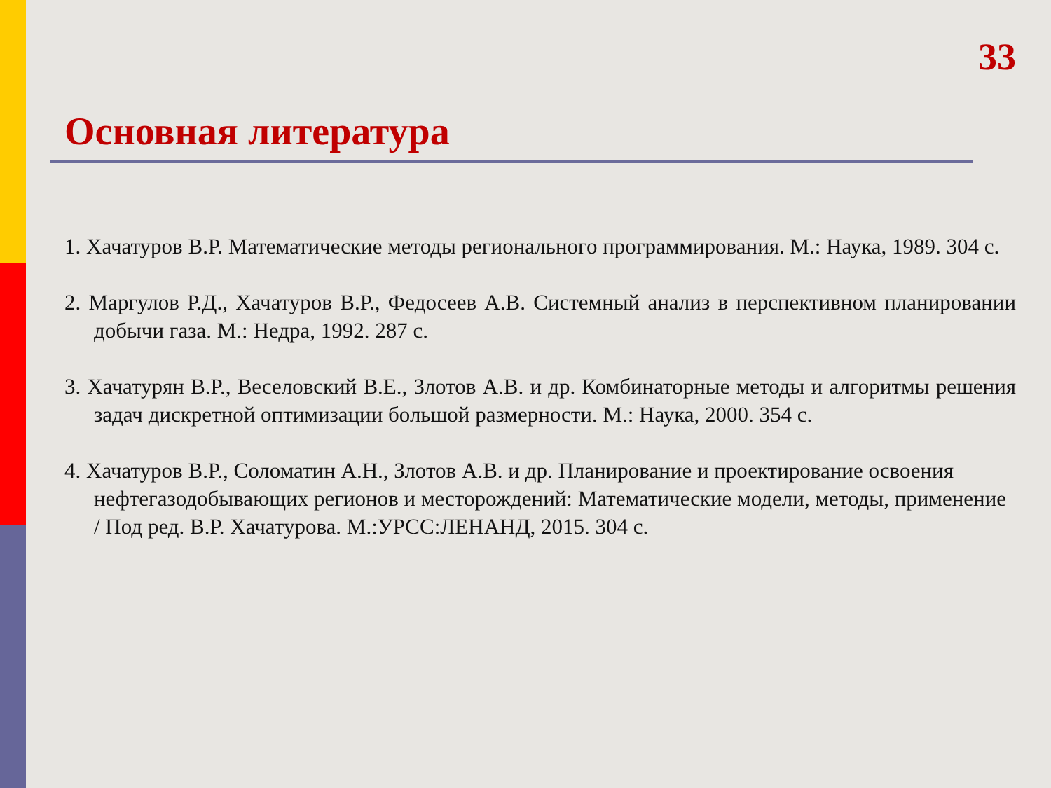33
Основная литература
1. Хачатуров В.Р. Математические методы регионального программирования. М.: Наука, 1989. 304 с.
2. Маргулов Р.Д., Хачатуров В.Р., Федосеев А.В. Системный анализ в перспективном планировании добычи газа. М.: Недра, 1992. 287 с.
3. Хачатурян В.Р., Веселовский В.Е., Злотов А.В. и др. Комбинаторные методы и алгоритмы решения задач дискретной оптимизации большой размерности. М.: Наука, 2000. 354 с.
4. Хачатуров В.Р., Соломатин А.Н., Злотов А.В. и др. Планирование и проектирование освоения нефтегазодобывающих регионов и месторождений: Математические модели, методы, применение / Под ред. В.Р. Хачатурова. М.:УРСС:ЛЕНАНД, 2015. 304 с.